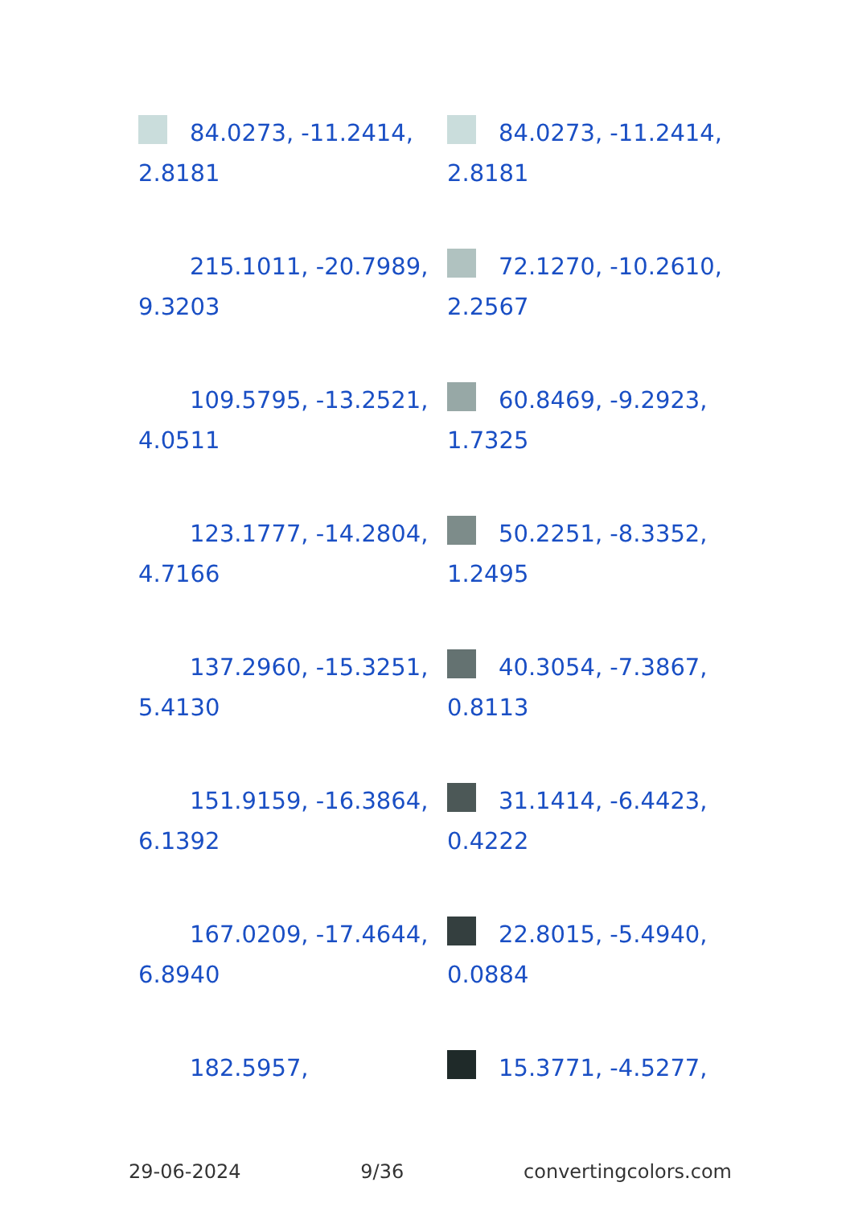| 84.0273, -11.2414, 2.8181 | 84.0273, -11.2414, 2.8181 |
| 215.1011, -20.7989, 9.3203 | 72.1270, -10.2610, 2.2567 |
| 109.5795, -13.2521, 4.0511 | 60.8469, -9.2923, 1.7325 |
| 123.1777, -14.2804, 4.7166 | 50.2251, -8.3352, 1.2495 |
| 137.2960, -15.3251, 5.4130 | 40.3054, -7.3867, 0.8113 |
| 151.9159, -16.3864, 6.1392 | 31.1414, -6.4423, 0.4222 |
| 167.0209, -17.4644, 6.8940 | 22.8015, -5.4940, 0.0884 |
| 182.5957, | 15.3771, -4.5277, |
29-06-2024 9/36 convertingcolors.com